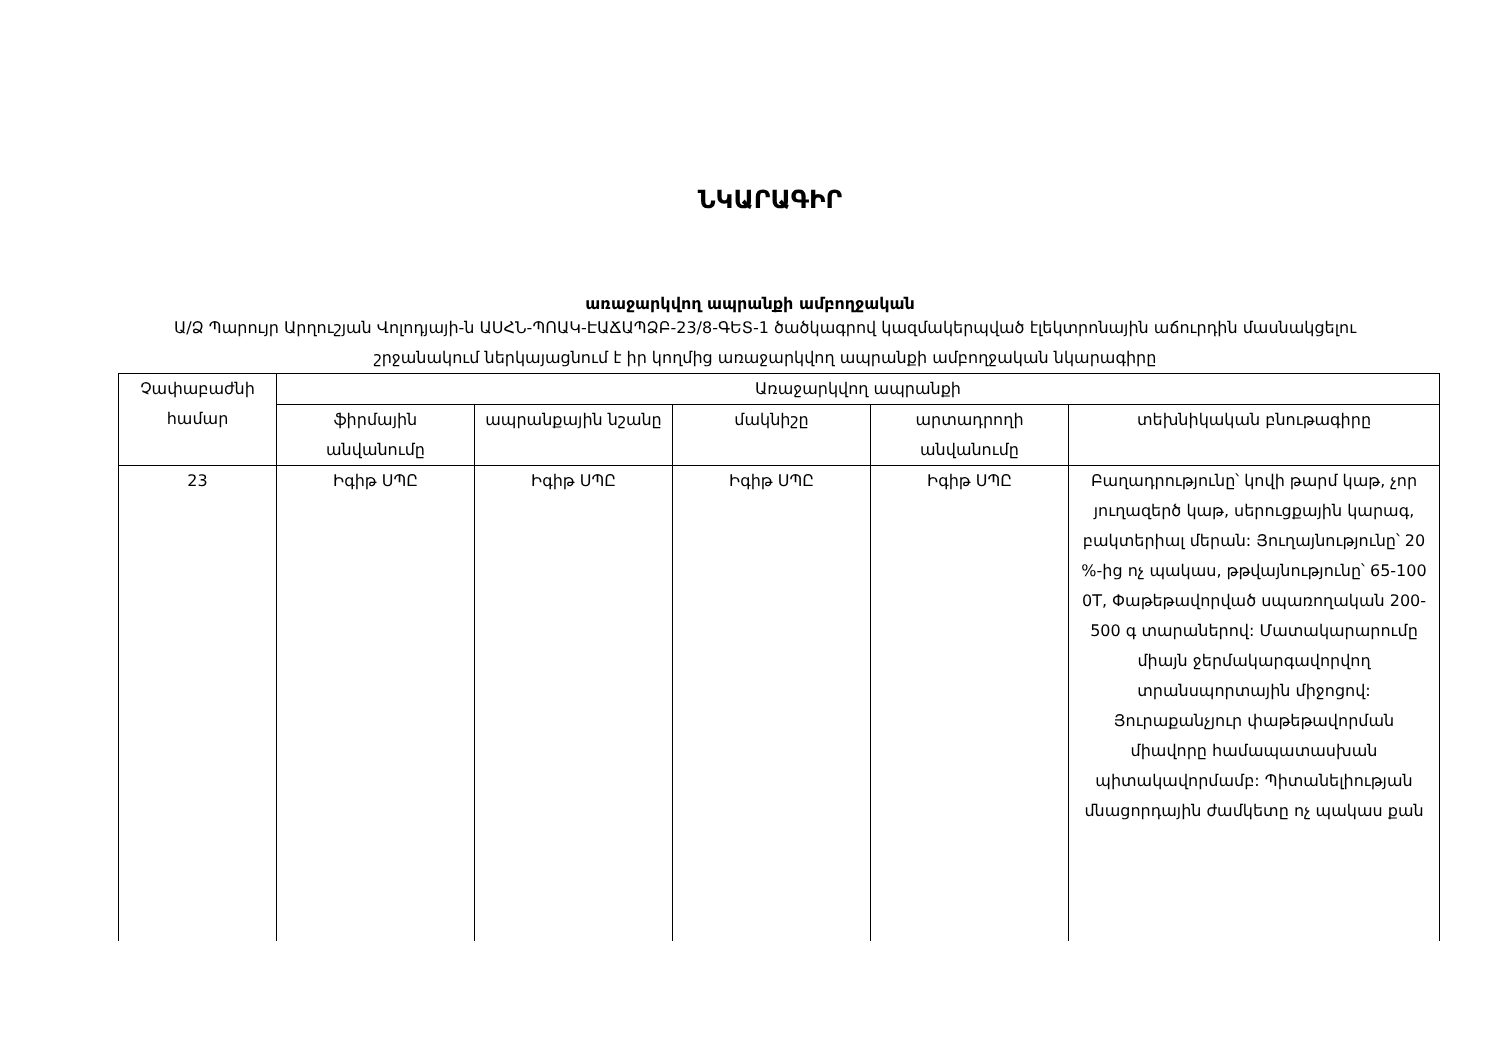ՆԿԱՐԱԳԻՐ
առաջարկվող ապրանքի ամբողջական
Ա/Ձ Պարույր Արղուշյան Վոլոդյայի-ն ԱՍՀՆ-ՊՈԱԿ-ԷԱՃԱՊՁԲ-23/8-ԳԵՏ-1 ծածկագրով կազմակերպված էլեկտրոնային աճուրդին մասնակցելու շրջանակում ներկայացնում է իր կողմից առաջարկվող ապրանքի ամբողջական նկարագիրը
| Չափաբաժնի համար | Առաջարկվող ապրանքի | | | | |
| --- | --- | --- | --- | --- | --- |
| | ֆիրմային անվանումը | ապրանքային նշանը | մակնիշը | արտադրողի անվանումը | տեխնիկական բնութագիրը |
| 23 | Իգիթ ՍՊԸ | Իգիթ ՍՊԸ | Իգիթ ՍՊԸ | Իգիթ ՍՊԸ | Բաղադրությունը՝ կովի թարմ կաթ, չոր յուղազերծ կաթ, սերուցքային կարագ, բակտերիալ մերան: Յուղայնությունը՝ 20 %-ից ոչ պակաս, թթվայնությունը՝ 65-100 0T, Փաթեթավորված սպառողական 200-500 գ տարաներով: Մատակարարումը միայն ջերմակարգավորվող տրանսպորտային միջոցով: Յուրաքանչյուր փաթեթավորման միավորը համապատասխան պիտակավորմամբ: Պիտանելիության մնացորդային ժամկետը ոչ պակաս քան |